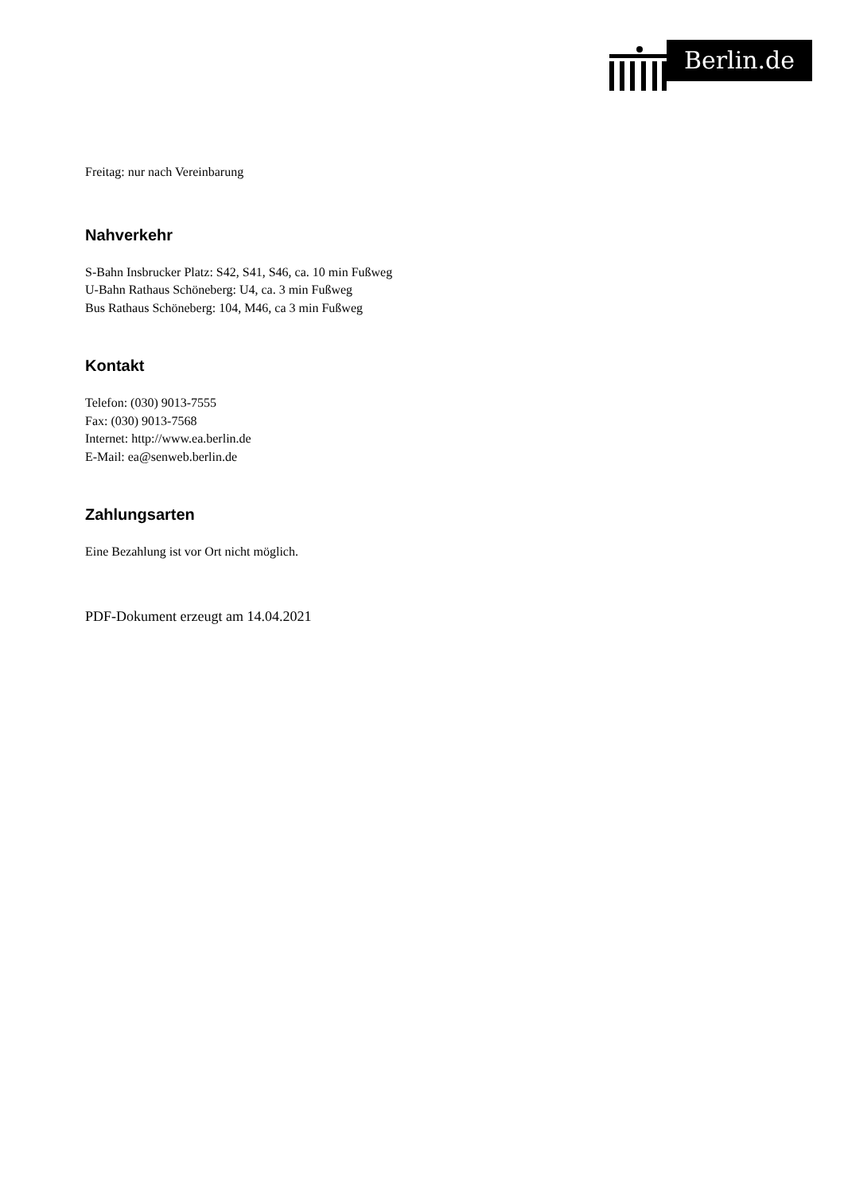Berlin.de
Freitag: nur nach Vereinbarung
Nahverkehr
S-Bahn Insbrucker Platz: S42, S41, S46, ca. 10 min Fußweg
U-Bahn Rathaus Schöneberg: U4, ca. 3 min Fußweg
Bus Rathaus Schöneberg: 104, M46, ca 3 min Fußweg
Kontakt
Telefon: (030) 9013-7555
Fax: (030) 9013-7568
Internet: http://www.ea.berlin.de
E-Mail: ea@senweb.berlin.de
Zahlungsarten
Eine Bezahlung ist vor Ort nicht möglich.
PDF-Dokument erzeugt am 14.04.2021